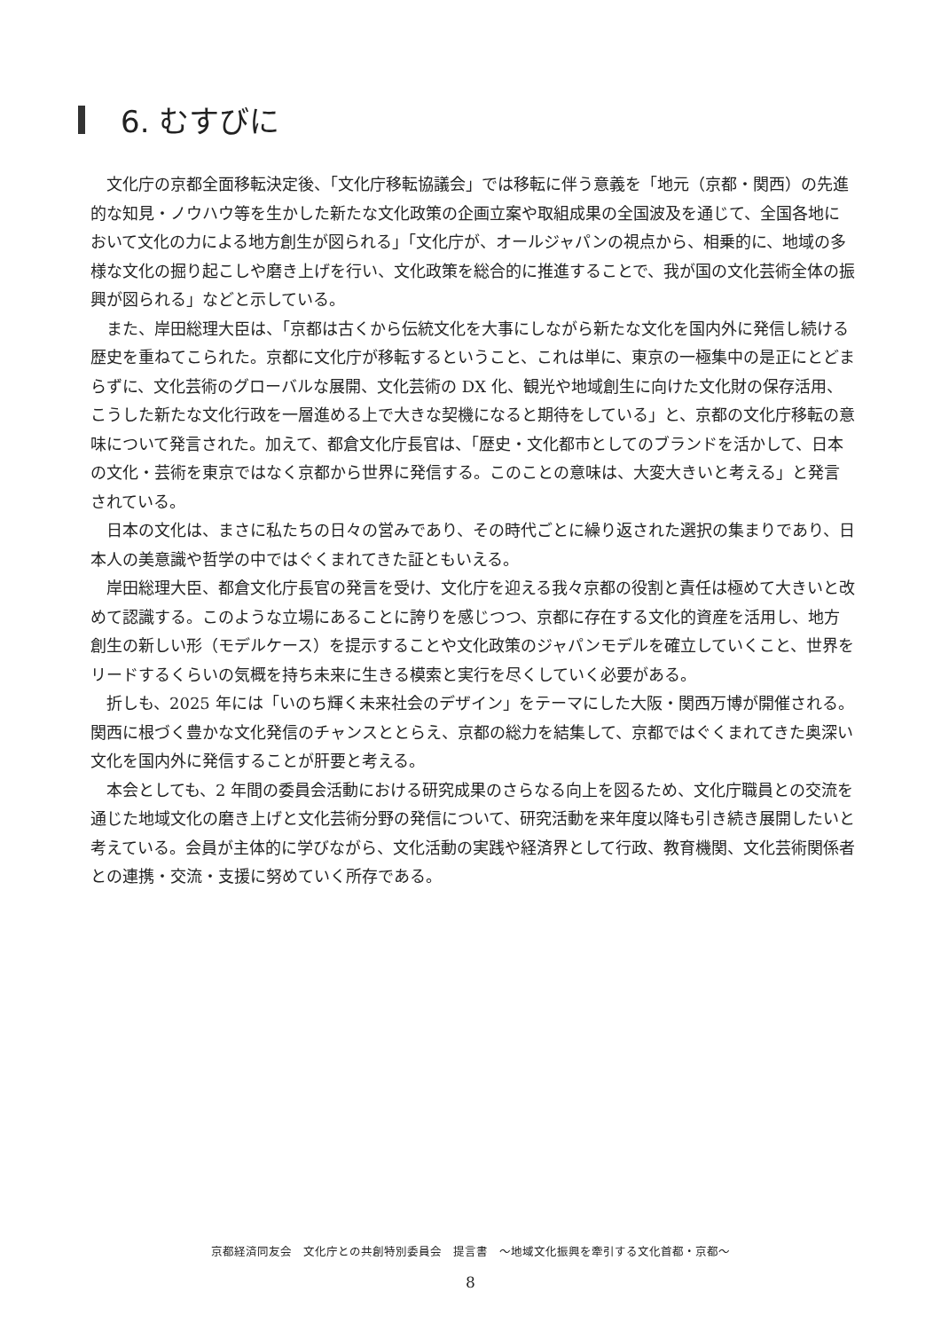6. むすびに
文化庁の京都全面移転決定後、「文化庁移転協議会」では移転に伴う意義を「地元（京都・関西）の先進的な知見・ノウハウ等を生かした新たな文化政策の企画立案や取組成果の全国波及を通じて、全国各地において文化の力による地方創生が図られる」「文化庁が、オールジャパンの視点から、相乗的に、地域の多様な文化の掘り起こしや磨き上げを行い、文化政策を総合的に推進することで、我が国の文化芸術全体の振興が図られる」などと示している。
また、岸田総理大臣は、「京都は古くから伝統文化を大事にしながら新たな文化を国内外に発信し続ける歴史を重ねてこられた。京都に文化庁が移転するということ、これは単に、東京の一極集中の是正にとどまらずに、文化芸術のグローバルな展開、文化芸術の DX 化、観光や地域創生に向けた文化財の保存活用、こうした新たな文化行政を一層進める上で大きな契機になると期待をしている」と、京都の文化庁移転の意味について発言された。加えて、都倉文化庁長官は、「歴史・文化都市としてのブランドを活かして、日本の文化・芸術を東京ではなく京都から世界に発信する。このことの意味は、大変大きいと考える」と発言されている。
日本の文化は、まさに私たちの日々の営みであり、その時代ごとに繰り返された選択の集まりであり、日本人の美意識や哲学の中ではぐくまれてきた証ともいえる。
岸田総理大臣、都倉文化庁長官の発言を受け、文化庁を迎える我々京都の役割と責任は極めて大きいと改めて認識する。このような立場にあることに誇りを感じつつ、京都に存在する文化的資産を活用し、地方創生の新しい形（モデルケース）を提示することや文化政策のジャパンモデルを確立していくこと、世界をリードするくらいの気概を持ち未来に生きる模索と実行を尽くしていく必要がある。
折しも、2025 年には「いのち輝く未来社会のデザイン」をテーマにした大阪・関西万博が開催される。関西に根づく豊かな文化発信のチャンスととらえ、京都の総力を結集して、京都ではぐくまれてきた奥深い文化を国内外に発信することが肝要と考える。
本会としても、2 年間の委員会活動における研究成果のさらなる向上を図るため、文化庁職員との交流を通じた地域文化の磨き上げと文化芸術分野の発信について、研究活動を来年度以降も引き続き展開したいと考えている。会員が主体的に学びながら、文化活動の実践や経済界として行政、教育機関、文化芸術関係者との連携・交流・支援に努めていく所存である。
京都経済同友会　文化庁との共創特別委員会　提言書　～地域文化振興を牽引する文化首都・京都～
8